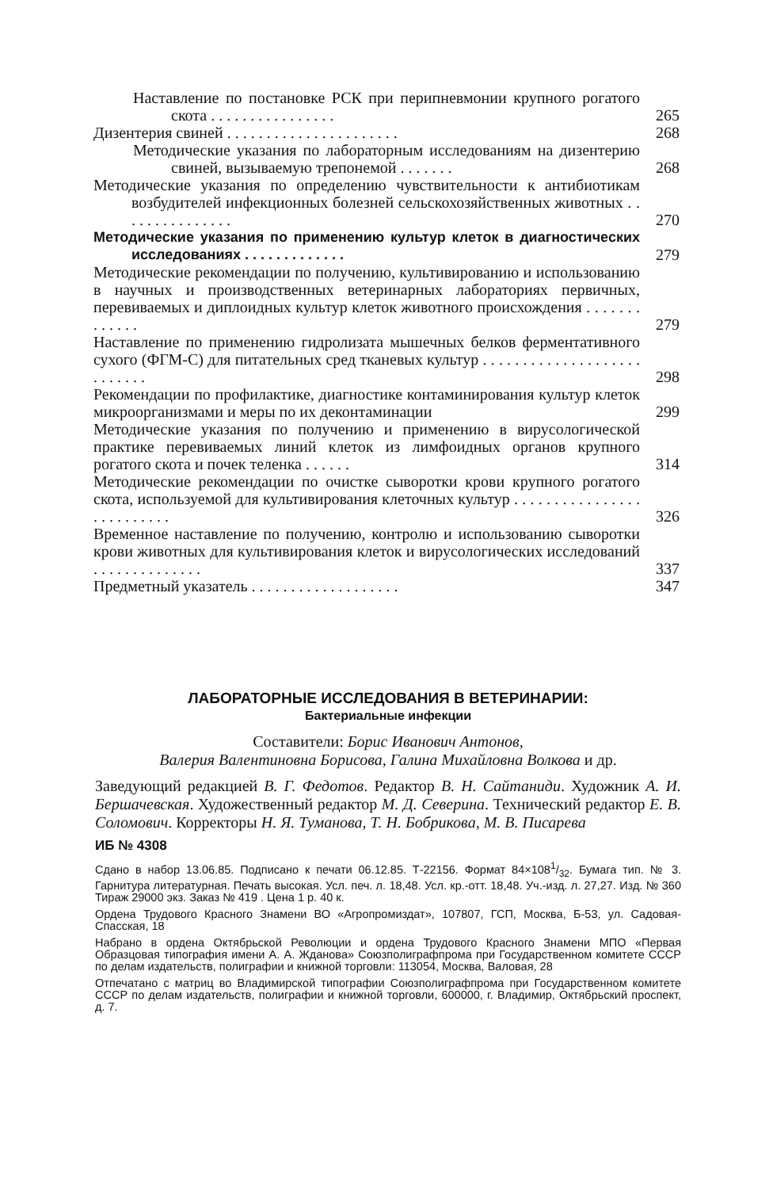Наставление по постановке РСК при перипневмонии крупного рогатого скота . . . . . . . . . . . . . . . .
265
Дизентерия свиней . . . . . . . . . . . . . . . . . . . . . .
268
Методические указания по лабораторным исследованиям на дизентерию свиней, вызываемую трепонемой . . . . . . .
268
Методические указания по определению чувствительности к антибиотикам возбудителей инфекционных болезней сельскохозяйственных животных . . . . . . . . . . . . . . .
270
Методические указания по применению культур клеток в диагностических исследованиях . . . . . . . . . . . . .
279
Методические рекомендации по получению, культивированию и использованию в научных и производственных ветеринарных лабораториях первичных, перевиваемых и диплоидных культур клеток животного происхождения . . . . . . . . . . . . .
279
Наставление по применению гидролизата мышечных белков ферментативного сухого (ФГМ-С) для питательных сред тканевых культур . . . . . . . . . . . . . . . . . . . . . . . . . . .
298
Рекомендации по профилактике, диагностике контаминирования культур клеток микроорганизмами и меры по их деконтаминации
299
Методические указания по получению и применению в вирусологической практике перевиваемых линий клеток из лимфоидных органов крупного рогатого скота и почек теленка . . . . . .
314
Методические рекомендации по очистке сыворотки крови крупного рогатого скота, используемой для культивирования клеточных культур . . . . . . . . . . . . . . . . . . . . . . . . . .
326
Временное наставление по получению, контролю и использованию сыворотки крови животных для культивирования клеток и вирусологических исследований . . . . . . . . . . . . . .
337
Предметный указатель . . . . . . . . . . . . . . . . . . .
347
ЛАБОРАТОРНЫЕ ИССЛЕДОВАНИЯ В ВЕТЕРИНАРИИ:
Бактериальные инфекции
Составители: Борис Иванович Антонов,
Валерия Валентиновна Борисова, Галина Михайловна Волкова и др.
Заведующий редакцией В. Г. Федотов. Редактор В. Н. Сайтаниди. Художник А. И. Бершачевская. Художественный редактор М. Д. Северина. Технический редактор Е. В. Соломович. Корректоры Н. Я. Туманова, Т. Н. Бобрикова, М. В. Писарева
ИБ № 4308
Сдано в набор 13.06.85. Подписано к печати 06.12.85. Т-22156. Формат 84×1081/32. Бумага тип. № 3. Гарнитура литературная. Печать высокая. Усл. печ. л. 18,48. Усл. кр.-отт. 18,48. Уч.-изд. л. 27,27. Изд. № 360 Тираж 29000 экз. Заказ № 419 . Цена 1 р. 40 к.
Ордена Трудового Красного Знамени ВО «Агропромиздат», 107807, ГСП, Москва, Б-53, ул. Садовая-Спасская, 18
Набрано в ордена Октябрьской Революции и ордена Трудового Красного Знамени МПО «Первая Образцовая типография имени А. А. Жданова» Союзполиграфпрома при Государственном комитете СССР по делам издательств, полиграфии и книжной торговли: 113054, Москва, Валовая, 28
Отпечатано с матриц во Владимирской типографии Союзполиграфпрома при Государственном комитете СССР по делам издательств, полиграфии и книжной торговли, 600000, г. Владимир, Октябрьский проспект, д. 7.